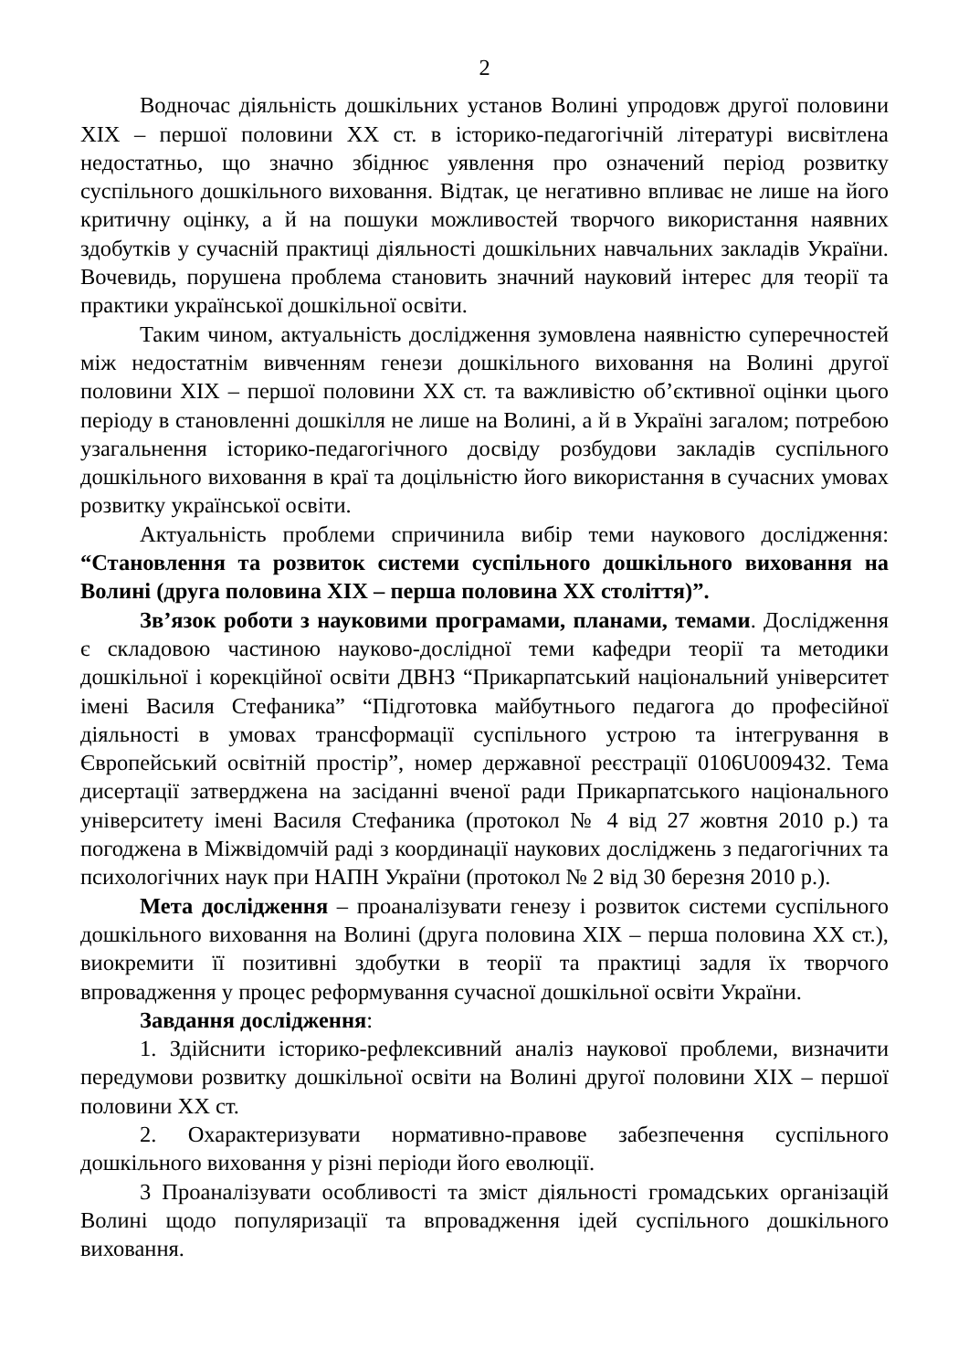2
Водночас діяльність дошкільних установ Волині упродовж другої половини XIX – першої половини XX ст. в історико-педагогічній літературі висвітлена недостатньо, що значно збіднює уявлення про означений період розвитку суспільного дошкільного виховання. Відтак, це негативно впливає не лише на його критичну оцінку, а й на пошуки можливостей творчого використання наявних здобутків у сучасній практиці діяльності дошкільних навчальних закладів України. Вочевидь, порушена проблема становить значний науковий інтерес для теорії та практики української дошкільної освіти.
Таким чином, актуальність дослідження зумовлена наявністю суперечностей між недостатнім вивченням генези дошкільного виховання на Волині другої половини XIX – першої половини XX ст. та важливістю об’єктивної оцінки цього періоду в становленні дошкілля не лише на Волині, а й в Україні загалом; потребою узагальнення історико-педагогічного досвіду розбудови закладів суспільного дошкільного виховання в краї та доцільністю його використання в сучасних умовах розвитку української освіти.
Актуальність проблеми спричинила вибір теми наукового дослідження: “Становлення та розвиток системи суспільного дошкільного виховання на Волині (друга половина XIX – перша половина XX століття)”.
Зв’язок роботи з науковими програмами, планами, темами. Дослідження є складовою частиною науково-дослідної теми кафедри теорії та методики дошкільної і корекційної освіти ДВНЗ “Прикарпатський національний університет імені Василя Стефаника” “Підготовка майбутнього педагога до професійної діяльності в умовах трансформації суспільного устрою та інтегрування в Європейський освітній простір”, номер державної реєстрації 0106U009432. Тема дисертації затверджена на засіданні вченої ради Прикарпатського національного університету імені Василя Стефаника (протокол № 4 від 27 жовтня 2010 р.) та погоджена в Міжвідомчій раді з координації наукових досліджень з педагогічних та психологічних наук при НАПН України (протокол № 2 від 30 березня 2010 р.).
Мета дослідження – проаналізувати генезу і розвиток системи суспільного дошкільного виховання на Волині (друга половина XIX – перша половина XX ст.), виокремити її позитивні здобутки в теорії та практиці задля їх творчого впровадження у процес реформування сучасної дошкільної освіти України.
Завдання дослідження:
1. Здійснити історико-рефлексивний аналіз наукової проблеми, визначити передумови розвитку дошкільної освіти на Волині другої половини XIX – першої половини XX ст.
2. Охарактеризувати нормативно-правове забезпечення суспільного дошкільного виховання у різні періоди його еволюції.
3 Проаналізувати особливості та зміст діяльності громадських організацій Волині щодо популяризації та впровадження ідей суспільного дошкільного виховання.